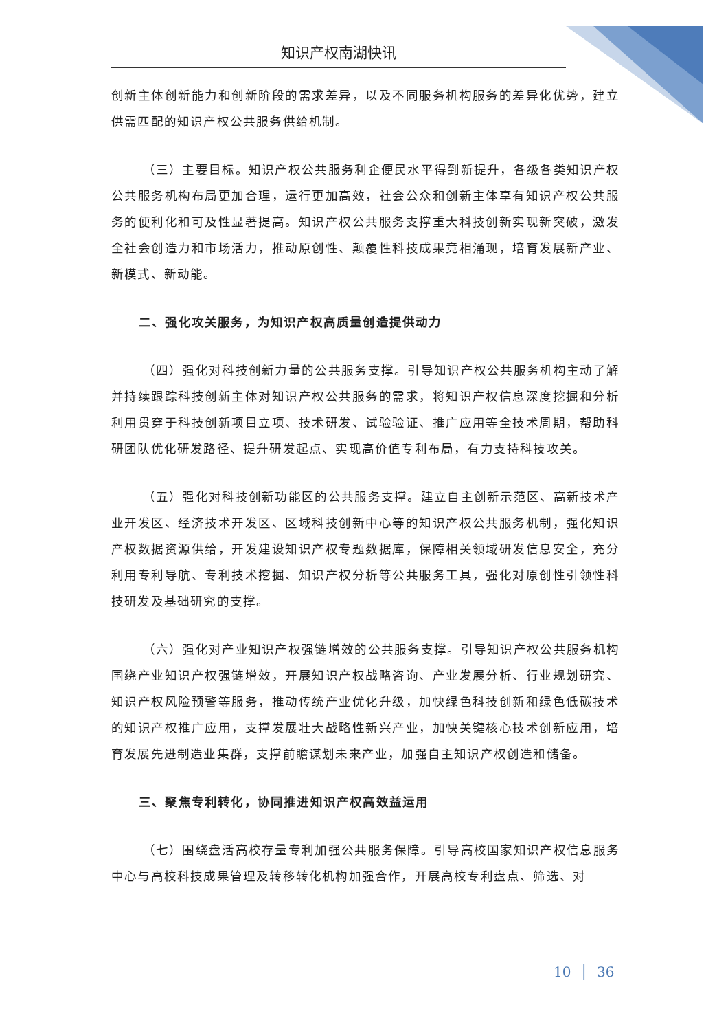知识产权南湖快讯
创新主体创新能力和创新阶段的需求差异，以及不同服务机构服务的差异化优势，建立供需匹配的知识产权公共服务供给机制。
（三）主要目标。知识产权公共服务利企便民水平得到新提升，各级各类知识产权公共服务机构布局更加合理，运行更加高效，社会公众和创新主体享有知识产权公共服务的便利化和可及性显著提高。知识产权公共服务支撑重大科技创新实现新突破，激发全社会创造力和市场活力，推动原创性、颠覆性科技成果竞相涌现，培育发展新产业、新模式、新动能。
二、强化攻关服务，为知识产权高质量创造提供动力
（四）强化对科技创新力量的公共服务支撑。引导知识产权公共服务机构主动了解并持续跟踪科技创新主体对知识产权公共服务的需求，将知识产权信息深度挖掘和分析利用贯穿于科技创新项目立项、技术研发、试验验证、推广应用等全技术周期，帮助科研团队优化研发路径、提升研发起点、实现高价值专利布局，有力支持科技攻关。
（五）强化对科技创新功能区的公共服务支撑。建立自主创新示范区、高新技术产业开发区、经济技术开发区、区域科技创新中心等的知识产权公共服务机制，强化知识产权数据资源供给，开发建设知识产权专题数据库，保障相关领域研发信息安全，充分利用专利导航、专利技术挖掘、知识产权分析等公共服务工具，强化对原创性引领性科技研发及基础研究的支撑。
（六）强化对产业知识产权强链增效的公共服务支撑。引导知识产权公共服务机构围绕产业知识产权强链增效，开展知识产权战略咨询、产业发展分析、行业规划研究、知识产权风险预警等服务，推动传统产业优化升级，加快绿色科技创新和绿色低碳技术的知识产权推广应用，支撑发展壮大战略性新兴产业，加快关键核心技术创新应用，培育发展先进制造业集群，支撑前瞻谋划未来产业，加强自主知识产权创造和储备。
三、聚焦专利转化，协同推进知识产权高效益运用
（七）围绕盘活高校存量专利加强公共服务保障。引导高校国家知识产权信息服务中心与高校科技成果管理及转移转化机构加强合作，开展高校专利盘点、筛选、对
10 │ 36